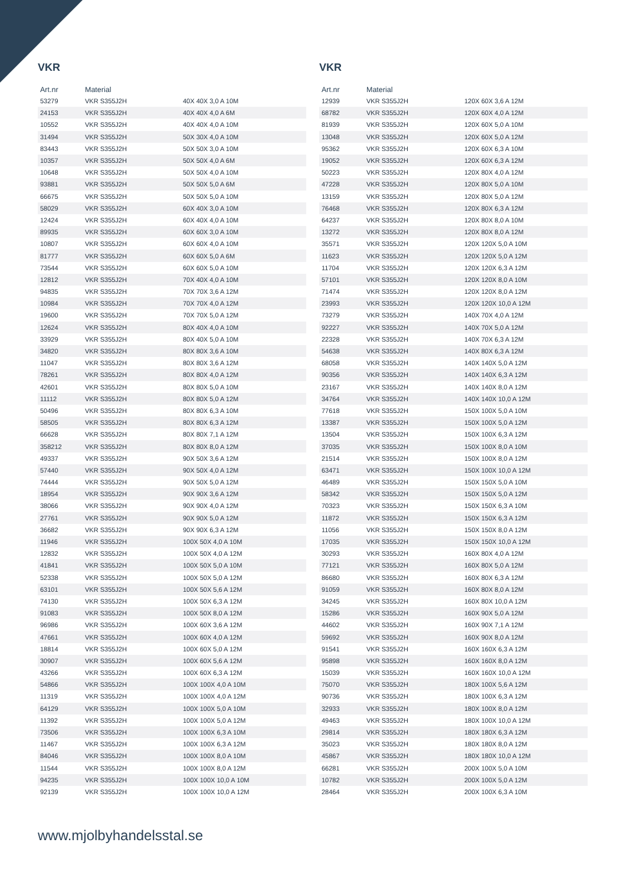VKR
| Art.nr | Material | |
| --- | --- | --- |
| 53279 | VKR S355J2H | 40X 40X 3,0 A 10M |
| 24153 | VKR S355J2H | 40X 40X 4,0 A 6M |
| 10552 | VKR S355J2H | 40X 40X 4,0 A 10M |
| 31494 | VKR S355J2H | 50X 30X 4,0 A 10M |
| 83443 | VKR S355J2H | 50X 50X 3,0 A 10M |
| 10357 | VKR S355J2H | 50X 50X 4,0 A 6M |
| 10648 | VKR S355J2H | 50X 50X 4,0 A 10M |
| 93881 | VKR S355J2H | 50X 50X 5,0 A 6M |
| 66675 | VKR S355J2H | 50X 50X 5,0 A 10M |
| 58029 | VKR S355J2H | 60X 40X 3,0 A 10M |
| 12424 | VKR S355J2H | 60X 40X 4,0 A 10M |
| 89935 | VKR S355J2H | 60X 60X 3,0 A 10M |
| 10807 | VKR S355J2H | 60X 60X 4,0 A 10M |
| 81777 | VKR S355J2H | 60X 60X 5,0 A 6M |
| 73544 | VKR S355J2H | 60X 60X 5,0 A 10M |
| 12812 | VKR S355J2H | 70X 40X 4,0 A 10M |
| 94835 | VKR S355J2H | 70X 70X 3,6 A 12M |
| 10984 | VKR S355J2H | 70X 70X 4,0 A 12M |
| 19600 | VKR S355J2H | 70X 70X 5,0 A 12M |
| 12624 | VKR S355J2H | 80X 40X 4,0 A 10M |
| 33929 | VKR S355J2H | 80X 40X 5,0 A 10M |
| 34820 | VKR S355J2H | 80X 80X 3,6 A 10M |
| 11047 | VKR S355J2H | 80X 80X 3,6 A 12M |
| 78261 | VKR S355J2H | 80X 80X 4,0 A 12M |
| 42601 | VKR S355J2H | 80X 80X 5,0 A 10M |
| 11112 | VKR S355J2H | 80X 80X 5,0 A 12M |
| 50496 | VKR S355J2H | 80X 80X 6,3 A 10M |
| 58505 | VKR S355J2H | 80X 80X 6,3 A 12M |
| 66628 | VKR S355J2H | 80X 80X 7,1 A 12M |
| 358212 | VKR S355J2H | 80X 80X 8,0 A 12M |
| 49337 | VKR S355J2H | 90X 50X 3,6 A 12M |
| 57440 | VKR S355J2H | 90X 50X 4,0 A 12M |
| 74444 | VKR S355J2H | 90X 50X 5,0 A 12M |
| 18954 | VKR S355J2H | 90X 90X 3,6 A 12M |
| 38066 | VKR S355J2H | 90X 90X 4,0 A 12M |
| 27761 | VKR S355J2H | 90X 90X 5,0 A 12M |
| 36682 | VKR S355J2H | 90X 90X 6,3 A 12M |
| 11946 | VKR S355J2H | 100X 50X 4,0 A 10M |
| 12832 | VKR S355J2H | 100X 50X 4,0 A 12M |
| 41841 | VKR S355J2H | 100X 50X 5,0 A 10M |
| 52338 | VKR S355J2H | 100X 50X 5,0 A 12M |
| 63101 | VKR S355J2H | 100X 50X 5,6 A 12M |
| 74130 | VKR S355J2H | 100X 50X 6,3 A 12M |
| 91083 | VKR S355J2H | 100X 50X 8,0 A 12M |
| 96986 | VKR S355J2H | 100X 60X 3,6 A 12M |
| 47661 | VKR S355J2H | 100X 60X 4,0 A 12M |
| 18814 | VKR S355J2H | 100X 60X 5,0 A 12M |
| 30907 | VKR S355J2H | 100X 60X 5,6 A 12M |
| 43266 | VKR S355J2H | 100X 60X 6,3 A 12M |
| 54866 | VKR S355J2H | 100X 100X 4,0 A 10M |
| 11319 | VKR S355J2H | 100X 100X 4,0 A 12M |
| 64129 | VKR S355J2H | 100X 100X 5,0 A 10M |
| 11392 | VKR S355J2H | 100X 100X 5,0 A 12M |
| 73506 | VKR S355J2H | 100X 100X 6,3 A 10M |
| 11467 | VKR S355J2H | 100X 100X 6,3 A 12M |
| 84046 | VKR S355J2H | 100X 100X 8,0 A 10M |
| 11544 | VKR S355J2H | 100X 100X 8,0 A 12M |
| 94235 | VKR S355J2H | 100X 100X 10,0 A 10M |
| 92139 | VKR S355J2H | 100X 100X 10,0 A 12M |
VKR
| Art.nr | Material | |
| --- | --- | --- |
| 12939 | VKR S355J2H | 120X 60X 3,6 A 12M |
| 68782 | VKR S355J2H | 120X 60X 4,0 A 12M |
| 81939 | VKR S355J2H | 120X 60X 5,0 A 10M |
| 13048 | VKR S355J2H | 120X 60X 5,0 A 12M |
| 95362 | VKR S355J2H | 120X 60X 6,3 A 10M |
| 19052 | VKR S355J2H | 120X 60X 6,3 A 12M |
| 50223 | VKR S355J2H | 120X 80X 4,0 A 12M |
| 47228 | VKR S355J2H | 120X 80X 5,0 A 10M |
| 13159 | VKR S355J2H | 120X 80X 5,0 A 12M |
| 76468 | VKR S355J2H | 120X 80X 6,3 A 12M |
| 64237 | VKR S355J2H | 120X 80X 8,0 A 10M |
| 13272 | VKR S355J2H | 120X 80X 8,0 A 12M |
| 35571 | VKR S355J2H | 120X 120X 5,0 A 10M |
| 11623 | VKR S355J2H | 120X 120X 5,0 A 12M |
| 11704 | VKR S355J2H | 120X 120X 6,3 A 12M |
| 57101 | VKR S355J2H | 120X 120X 8,0 A 10M |
| 71474 | VKR S355J2H | 120X 120X 8,0 A 12M |
| 23993 | VKR S355J2H | 120X 120X 10,0 A 12M |
| 73279 | VKR S355J2H | 140X 70X 4,0 A 12M |
| 92227 | VKR S355J2H | 140X 70X 5,0 A 12M |
| 22328 | VKR S355J2H | 140X 70X 6,3 A 12M |
| 54638 | VKR S355J2H | 140X 80X 6,3 A 12M |
| 68058 | VKR S355J2H | 140X 140X 5,0 A 12M |
| 90356 | VKR S355J2H | 140X 140X 6,3 A 12M |
| 23167 | VKR S355J2H | 140X 140X 8,0 A 12M |
| 34764 | VKR S355J2H | 140X 140X 10,0 A 12M |
| 77618 | VKR S355J2H | 150X 100X 5,0 A 10M |
| 13387 | VKR S355J2H | 150X 100X 5,0 A 12M |
| 13504 | VKR S355J2H | 150X 100X 6,3 A 12M |
| 37035 | VKR S355J2H | 150X 100X 8,0 A 10M |
| 21514 | VKR S355J2H | 150X 100X 8,0 A 12M |
| 63471 | VKR S355J2H | 150X 100X 10,0 A 12M |
| 46489 | VKR S355J2H | 150X 150X 5,0 A 10M |
| 58342 | VKR S355J2H | 150X 150X 5,0 A 12M |
| 70323 | VKR S355J2H | 150X 150X 6,3 A 10M |
| 11872 | VKR S355J2H | 150X 150X 6,3 A 12M |
| 11056 | VKR S355J2H | 150X 150X 8,0 A 12M |
| 17035 | VKR S355J2H | 150X 150X 10,0 A 12M |
| 30293 | VKR S355J2H | 160X 80X 4,0 A 12M |
| 77121 | VKR S355J2H | 160X 80X 5,0 A 12M |
| 86680 | VKR S355J2H | 160X 80X 6,3 A 12M |
| 91059 | VKR S355J2H | 160X 80X 8,0 A 12M |
| 34245 | VKR S355J2H | 160X 80X 10,0 A 12M |
| 15286 | VKR S355J2H | 160X 90X 5,0 A 12M |
| 44602 | VKR S355J2H | 160X 90X 7,1 A 12M |
| 59692 | VKR S355J2H | 160X 90X 8,0 A 12M |
| 91541 | VKR S355J2H | 160X 160X 6,3 A 12M |
| 95898 | VKR S355J2H | 160X 160X 8,0 A 12M |
| 15039 | VKR S355J2H | 160X 160X 10,0 A 12M |
| 75070 | VKR S355J2H | 180X 100X 5,6 A 12M |
| 90736 | VKR S355J2H | 180X 100X 6,3 A 12M |
| 32933 | VKR S355J2H | 180X 100X 8,0 A 12M |
| 49463 | VKR S355J2H | 180X 100X 10,0 A 12M |
| 29814 | VKR S355J2H | 180X 180X 6,3 A 12M |
| 35023 | VKR S355J2H | 180X 180X 8,0 A 12M |
| 45867 | VKR S355J2H | 180X 180X 10,0 A 12M |
| 66281 | VKR S355J2H | 200X 100X 5,0 A 10M |
| 10782 | VKR S355J2H | 200X 100X 5,0 A 12M |
| 28464 | VKR S355J2H | 200X 100X 6,3 A 10M |
www.mjolbyhandelsstal.se